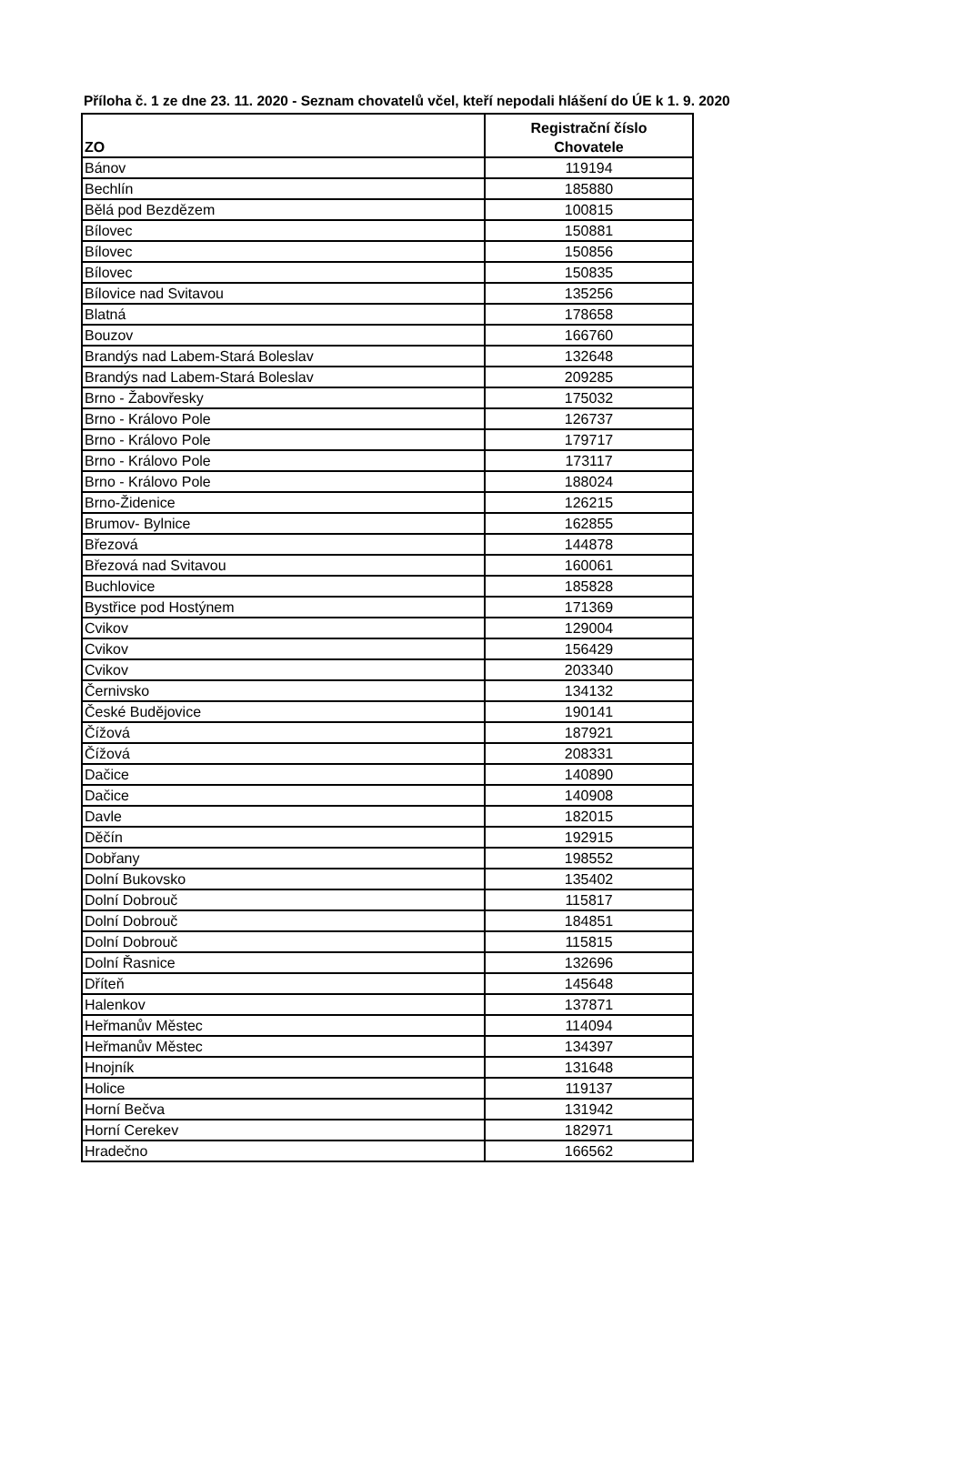Příloha č. 1 ze dne 23. 11. 2020 - Seznam chovatelů včel, kteří nepodali hlášení do ÚE k 1. 9. 2020
| ZO | Registrační číslo Chovatele |
| --- | --- |
| Bánov | 119194 |
| Bechlín | 185880 |
| Bělá pod Bezdězem | 100815 |
| Bílovec | 150881 |
| Bílovec | 150856 |
| Bílovec | 150835 |
| Bílovice nad Svitavou | 135256 |
| Blatná | 178658 |
| Bouzov | 166760 |
| Brandýs nad Labem-Stará Boleslav | 132648 |
| Brandýs nad Labem-Stará Boleslav | 209285 |
| Brno - Žabovřesky | 175032 |
| Brno - Královo Pole | 126737 |
| Brno - Královo Pole | 179717 |
| Brno - Královo Pole | 173117 |
| Brno - Královo Pole | 188024 |
| Brno-Židenice | 126215 |
| Brumov- Bylnice | 162855 |
| Březová | 144878 |
| Březová nad Svitavou | 160061 |
| Buchlovice | 185828 |
| Bystřice pod Hostýnem | 171369 |
| Cvikov | 129004 |
| Cvikov | 156429 |
| Cvikov | 203340 |
| Černivsko | 134132 |
| České Budějovice | 190141 |
| Čížová | 187921 |
| Čížová | 208331 |
| Dačice | 140890 |
| Dačice | 140908 |
| Davle | 182015 |
| Děčín | 192915 |
| Dobřany | 198552 |
| Dolní Bukovsko | 135402 |
| Dolní Dobrouč | 115817 |
| Dolní Dobrouč | 184851 |
| Dolní Dobrouč | 115815 |
| Dolní Řasnice | 132696 |
| Dříteň | 145648 |
| Halenkov | 137871 |
| Heřmanův Městec | 114094 |
| Heřmanův Městec | 134397 |
| Hnojník | 131648 |
| Holice | 119137 |
| Horní Bečva | 131942 |
| Horní Cerekev | 182971 |
| Hradečno | 166562 |